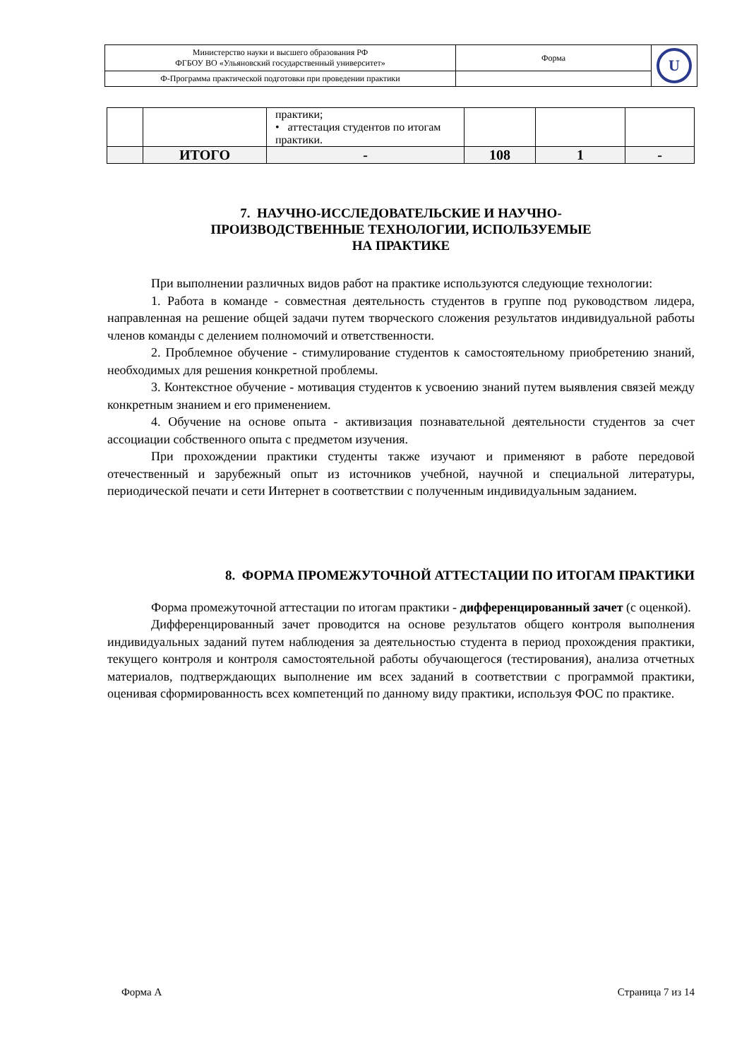| Министерство науки и высшего образования РФ ФГБОУ ВО «Ульяновский государственный университет» | Форма | U |
| Ф-Программа практической подготовки при проведении практики | | |
| | | практики; • аттестация студентов по итогам практики. | | | |
| | ИТОГО | - | 108 | 1 | - |
7. НАУЧНО-ИССЛЕДОВАТЕЛЬСКИЕ И НАУЧНО-
ПРОИЗВОДСТВЕННЫЕ ТЕХНОЛОГИИ, ИСПОЛЬЗУЕМЫЕ
НА ПРАКТИКЕ
При выполнении различных видов работ на практике используются следующие технологии:
1. Работа в команде - совместная деятельность студентов в группе под руководством лидера, направленная на решение общей задачи путем творческого сложения результатов индивидуальной работы членов команды с делением полномочий и ответственности.
2. Проблемное обучение - стимулирование студентов к самостоятельному приобретению знаний, необходимых для решения конкретной проблемы.
3. Контекстное обучение - мотивация студентов к усвоению знаний путем выявления связей между конкретным знанием и его применением.
4. Обучение на основе опыта - активизация познавательной деятельности студентов за счет ассоциации собственного опыта с предметом изучения.
При прохождении практики студенты также изучают и применяют в работе передовой отечественный и зарубежный опыт из источников учебной, научной и специальной литературы, периодической печати и сети Интернет в соответствии с полученным индивидуальным заданием.
8. ФОРМА ПРОМЕЖУТОЧНОЙ АТТЕСТАЦИИ ПО ИТОГАМ ПРАКТИКИ
Форма промежуточной аттестации по итогам практики - дифференцированный зачет (с оценкой).
Дифференцированный зачет проводится на основе результатов общего контроля выполнения индивидуальных заданий путем наблюдения за деятельностью студента в период прохождения практики, текущего контроля и контроля самостоятельной работы обучающегося (тестирования), анализа отчетных материалов, подтверждающих выполнение им всех заданий в соответствии с программой практики, оценивая сформированность всех компетенций по данному виду практики, используя ФОС по практике.
Форма А Страница 7 из 14